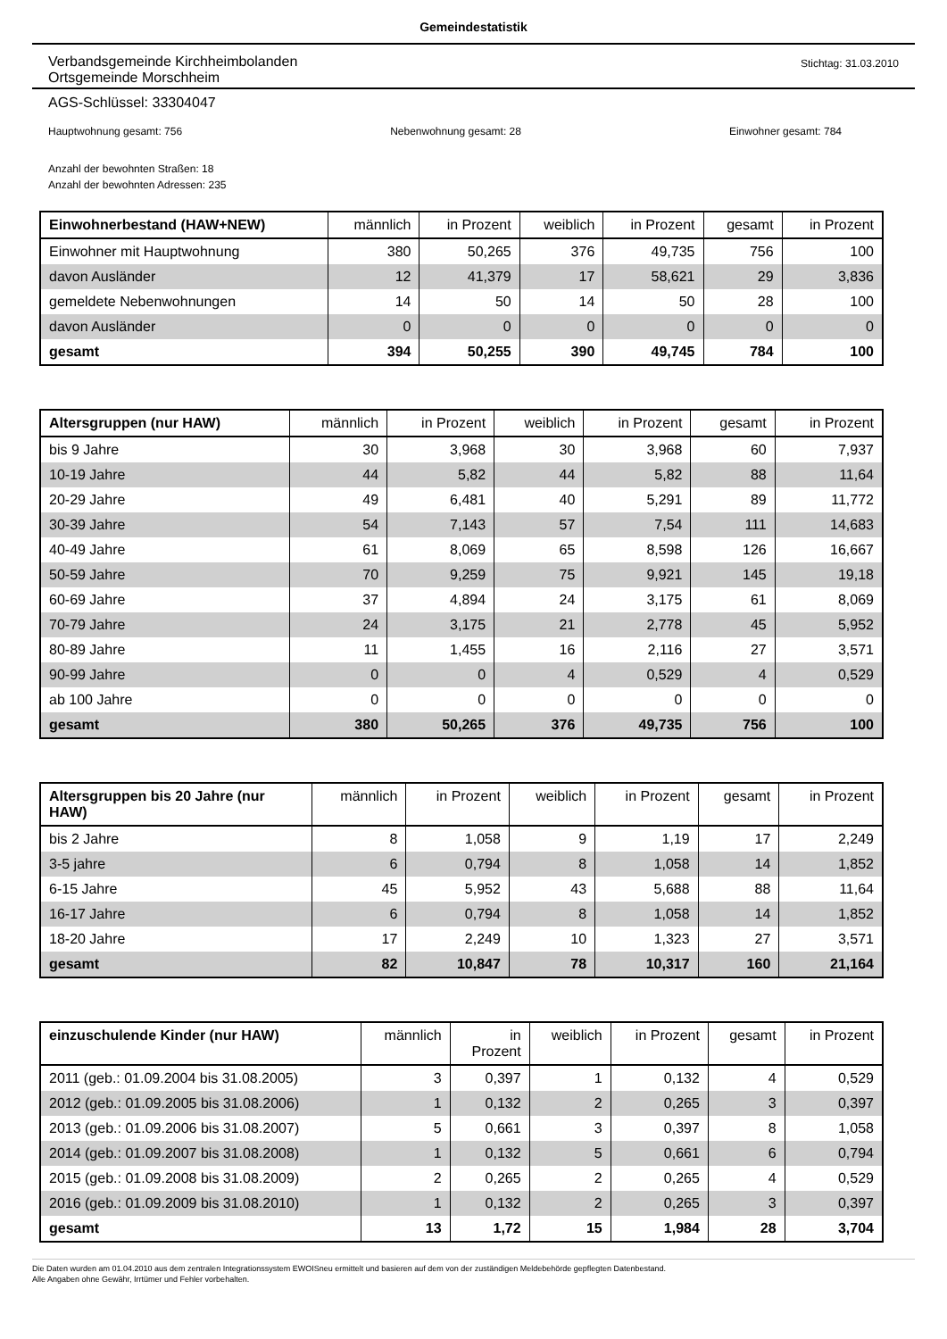Gemeindestatistik
Verbandsgemeinde Kirchheimbolanden
Ortsgemeinde Morschheim
Stichtag: 31.03.2010
AGS-Schlüssel: 33304047
Hauptwohnung gesamt: 756 Nebenwohnung gesamt: 28 Einwohner gesamt: 784
Anzahl der bewohnten Straßen: 18
Anzahl der bewohnten Adressen: 235
| Einwohnerbestand (HAW+NEW) | männlich | in Prozent | weiblich | in Prozent | gesamt | in Prozent |
| --- | --- | --- | --- | --- | --- | --- |
| Einwohner mit Hauptwohnung | 380 | 50,265 | 376 | 49,735 | 756 | 100 |
| davon Ausländer | 12 | 41,379 | 17 | 58,621 | 29 | 3,836 |
| gemeldete Nebenwohnungen | 14 | 50 | 14 | 50 | 28 | 100 |
| davon Ausländer | 0 | 0 | 0 | 0 | 0 | 0 |
| gesamt | 394 | 50,255 | 390 | 49,745 | 784 | 100 |
| Altersgruppen (nur HAW) | männlich | in Prozent | weiblich | in Prozent | gesamt | in Prozent |
| --- | --- | --- | --- | --- | --- | --- |
| bis 9 Jahre | 30 | 3,968 | 30 | 3,968 | 60 | 7,937 |
| 10-19 Jahre | 44 | 5,82 | 44 | 5,82 | 88 | 11,64 |
| 20-29 Jahre | 49 | 6,481 | 40 | 5,291 | 89 | 11,772 |
| 30-39 Jahre | 54 | 7,143 | 57 | 7,54 | 111 | 14,683 |
| 40-49 Jahre | 61 | 8,069 | 65 | 8,598 | 126 | 16,667 |
| 50-59 Jahre | 70 | 9,259 | 75 | 9,921 | 145 | 19,18 |
| 60-69 Jahre | 37 | 4,894 | 24 | 3,175 | 61 | 8,069 |
| 70-79 Jahre | 24 | 3,175 | 21 | 2,778 | 45 | 5,952 |
| 80-89 Jahre | 11 | 1,455 | 16 | 2,116 | 27 | 3,571 |
| 90-99 Jahre | 0 | 0 | 4 | 0,529 | 4 | 0,529 |
| ab 100 Jahre | 0 | 0 | 0 | 0 | 0 | 0 |
| gesamt | 380 | 50,265 | 376 | 49,735 | 756 | 100 |
| Altersgruppen bis 20 Jahre (nur HAW) | männlich | in Prozent | weiblich | in Prozent | gesamt | in Prozent |
| --- | --- | --- | --- | --- | --- | --- |
| bis 2 Jahre | 8 | 1,058 | 9 | 1,19 | 17 | 2,249 |
| 3-5 jahre | 6 | 0,794 | 8 | 1,058 | 14 | 1,852 |
| 6-15 Jahre | 45 | 5,952 | 43 | 5,688 | 88 | 11,64 |
| 16-17 Jahre | 6 | 0,794 | 8 | 1,058 | 14 | 1,852 |
| 18-20 Jahre | 17 | 2,249 | 10 | 1,323 | 27 | 3,571 |
| gesamt | 82 | 10,847 | 78 | 10,317 | 160 | 21,164 |
| einzuschulende Kinder (nur HAW) | männlich | in Prozent | weiblich | in Prozent | gesamt | in Prozent |
| --- | --- | --- | --- | --- | --- | --- |
| 2011 (geb.: 01.09.2004 bis 31.08.2005) | 3 | 0,397 | 1 | 0,132 | 4 | 0,529 |
| 2012 (geb.: 01.09.2005 bis 31.08.2006) | 1 | 0,132 | 2 | 0,265 | 3 | 0,397 |
| 2013 (geb.: 01.09.2006 bis 31.08.2007) | 5 | 0,661 | 3 | 0,397 | 8 | 1,058 |
| 2014 (geb.: 01.09.2007 bis 31.08.2008) | 1 | 0,132 | 5 | 0,661 | 6 | 0,794 |
| 2015 (geb.: 01.09.2008 bis 31.08.2009) | 2 | 0,265 | 2 | 0,265 | 4 | 0,529 |
| 2016 (geb.: 01.09.2009 bis 31.08.2010) | 1 | 0,132 | 2 | 0,265 | 3 | 0,397 |
| gesamt | 13 | 1,72 | 15 | 1,984 | 28 | 3,704 |
Die Daten wurden am 01.04.2010 aus dem zentralen Integrationssystem EWOISneu ermittelt und basieren auf dem von der zuständigen Meldebehörde gepflegten Datenbestand.
Alle Angaben ohne Gewähr, Irrtümer und Fehler vorbehalten.